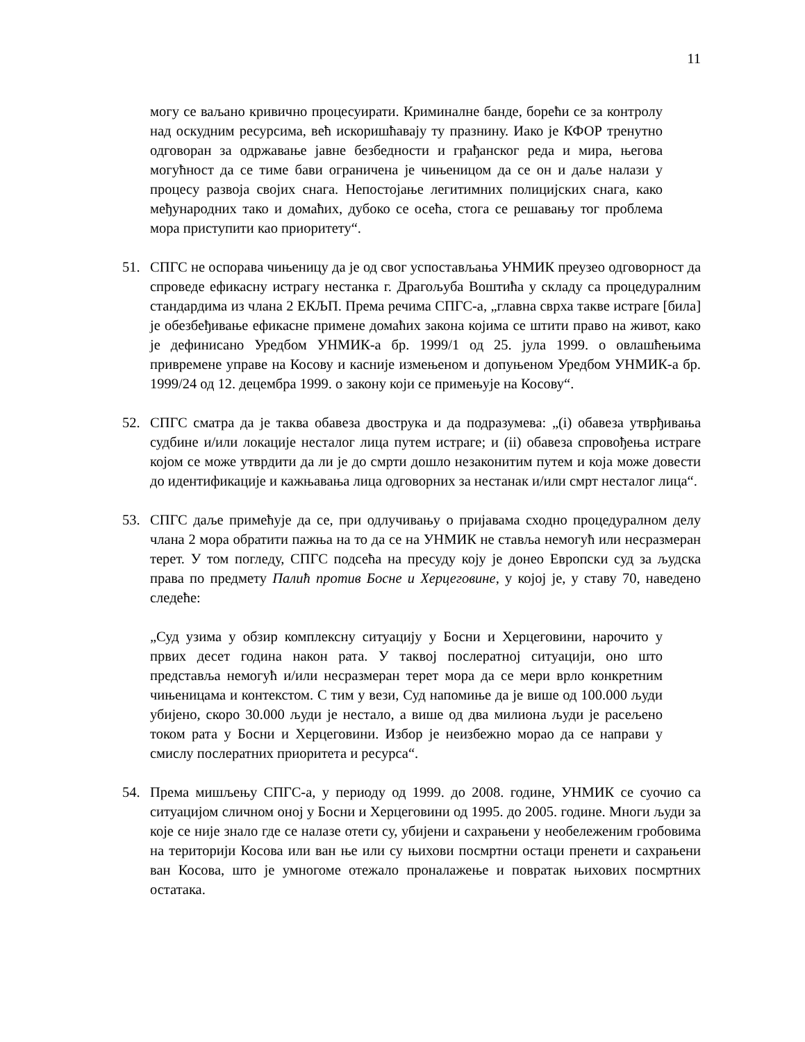11
могу се ваљано кривично процесуирати. Криминалне банде, борећи се за контролу над оскудним ресурсима, већ искоришћавају ту празнину. Иако је КФОР тренутно одговоран за одржавање јавне безбедности и грађанског реда и мира, његова могућност да се тиме бави ограничена је чињеницом да се он и даље налази у процесу развоја својих снага. Непостојање легитимних полицијских снага, како међународних тако и домаћих, дубоко се осећа, стога се решавању тог проблема мора приступити као приоритету“.
51. СПГС не оспорава чињеницу да је од свог успостављања УНМИК преузео одговорност да спроведе ефикасну истрагу нестанка г. Драгољуба Воштића у складу са процедуралним стандардима из члана 2 ЕКЉП. Према речима СПГС-а, „главна сврха такве истраге [била] је обезбеђивање ефикасне примене домаћих закона којима се штити право на живот, како је дефинисано Уредбом УНМИК-а бр. 1999/1 од 25. јула 1999. о овлашћењима привремене управе на Косову и касније измењеном и допуњеном Уредбом УНМИК-а бр. 1999/24 од 12. децембра 1999. о закону који се примењује на Косову“.
52. СПГС сматра да је таква обавеза двострука и да подразумева: „(i) обавеза утврђивања судбине и/или локације несталог лица путем истраге; и (ii) обавеза спровођења истраге којом се може утврдити да ли је до смрти дошло незаконитим путем и која може довести до идентификације и кажњавања лица одговорних за нестанак и/или смрт несталог лица“.
53. СПГС даље примећује да се, при одлучивању о пријавама сходно процедуралном делу члана 2 мора обратити пажња на то да се на УНМИК не ставља немогућ или несразмеран терет. У том погледу, СПГС подсећа на пресуду коју је донео Европски суд за људска права по предмету Палић против Босне и Херцеговине, у којој је, у ставу 70, наведено следеће:
„Суд узима у обзир комплексну ситуацију у Босни и Херцеговини, нарочито у првих десет година након рата. У таквој послератној ситуацији, оно што представља немогућ и/или несразмеран терет мора да се мери врло конкретним чињеницама и контекстом. С тим у вези, Суд напомиње да је више од 100.000 људи убијено, скоро 30.000 људи је нестало, а више од два милиона људи је расељено током рата у Босни и Херцеговини. Избор је неизбежно морао да се направи у смислу послератних приоритета и ресурса“.
54. Према мишљењу СПГС-а, у периоду од 1999. до 2008. године, УНМИК се суочио са ситуацијом сличном оној у Босни и Херцеговини од 1995. до 2005. године. Многи људи за које се није знало где се налазе отети су, убијени и сахрањени у необележеним гробовима на територији Косова или ван ње или су њихови посмртни остаци пренети и сахрањени ван Косова, што је умногоме отежало проналажење и повратак њихових посмртних остатака.